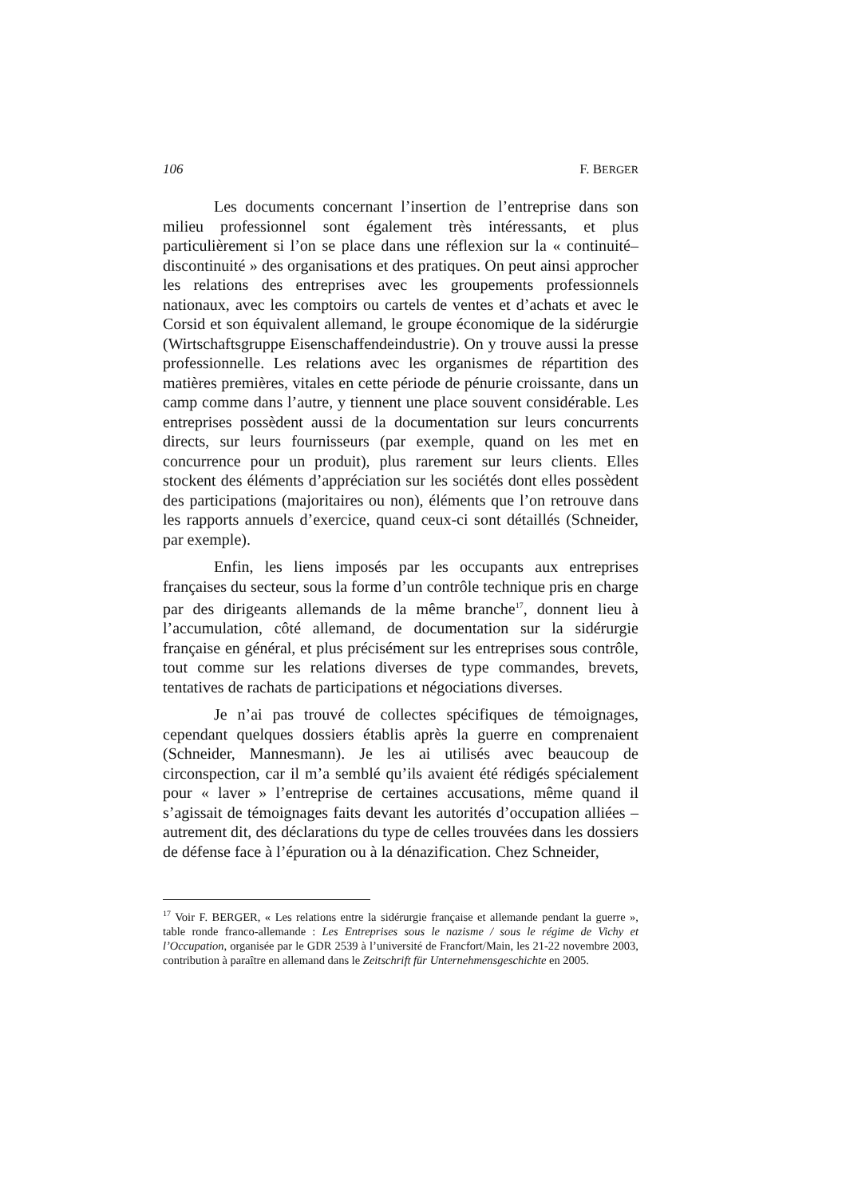106 F. BERGER
Les documents concernant l’insertion de l’entreprise dans son milieu professionnel sont également très intéressants, et plus particulièrement si l’on se place dans une réflexion sur la « continuité–discontinuité » des organisations et des pratiques. On peut ainsi approcher les relations des entreprises avec les groupements professionnels nationaux, avec les comptoirs ou cartels de ventes et d’achats et avec le Corsid et son équivalent allemand, le groupe économique de la sidérurgie (Wirtschaftsgruppe Eisenschaffendeindustrie). On y trouve aussi la presse professionnelle. Les relations avec les organismes de répartition des matières premières, vitales en cette période de pénurie croissante, dans un camp comme dans l’autre, y tiennent une place souvent considérable. Les entreprises possèdent aussi de la documentation sur leurs concurrents directs, sur leurs fournisseurs (par exemple, quand on les met en concurrence pour un produit), plus rarement sur leurs clients. Elles stockent des éléments d’appréciation sur les sociétés dont elles possèdent des participations (majoritaires ou non), éléments que l’on retrouve dans les rapports annuels d’exercice, quand ceux-ci sont détaillés (Schneider, par exemple).
Enfin, les liens imposés par les occupants aux entreprises françaises du secteur, sous la forme d’un contrôle technique pris en charge par des dirigeants allemands de la même branche<sup>17</sup>, donnent lieu à l’accumulation, côté allemand, de documentation sur la sidérurgie française en général, et plus précisément sur les entreprises sous contrôle, tout comme sur les relations diverses de type commandes, brevets, tentatives de rachats de participations et négociations diverses.
Je n’ai pas trouvé de collectes spécifiques de témoignages, cependant quelques dossiers établis après la guerre en comprenaient (Schneider, Mannesmann). Je les ai utilisés avec beaucoup de circonspection, car il m’a semblé qu’ils avaient été rédigés spécialement pour « laver » l’entreprise de certaines accusations, même quand il s’agissait de témoignages faits devant les autorités d’occupation alliées – autrement dit, des déclarations du type de celles trouvées dans les dossiers de défense face à l’épuration ou à la dénazification. Chez Schneider,
<sup>17</sup> Voir F. BERGER, « Les relations entre la sidérurgie française et allemande pendant la guerre », table ronde franco-allemande : Les Entreprises sous le nazisme / sous le régime de Vichy et l’Occupation, organisée par le GDR 2539 à l’université de Francfort/Main, les 21-22 novembre 2003, contribution à paraître en allemand dans le Zeitschrift für Unternehmensgeschichte en 2005.